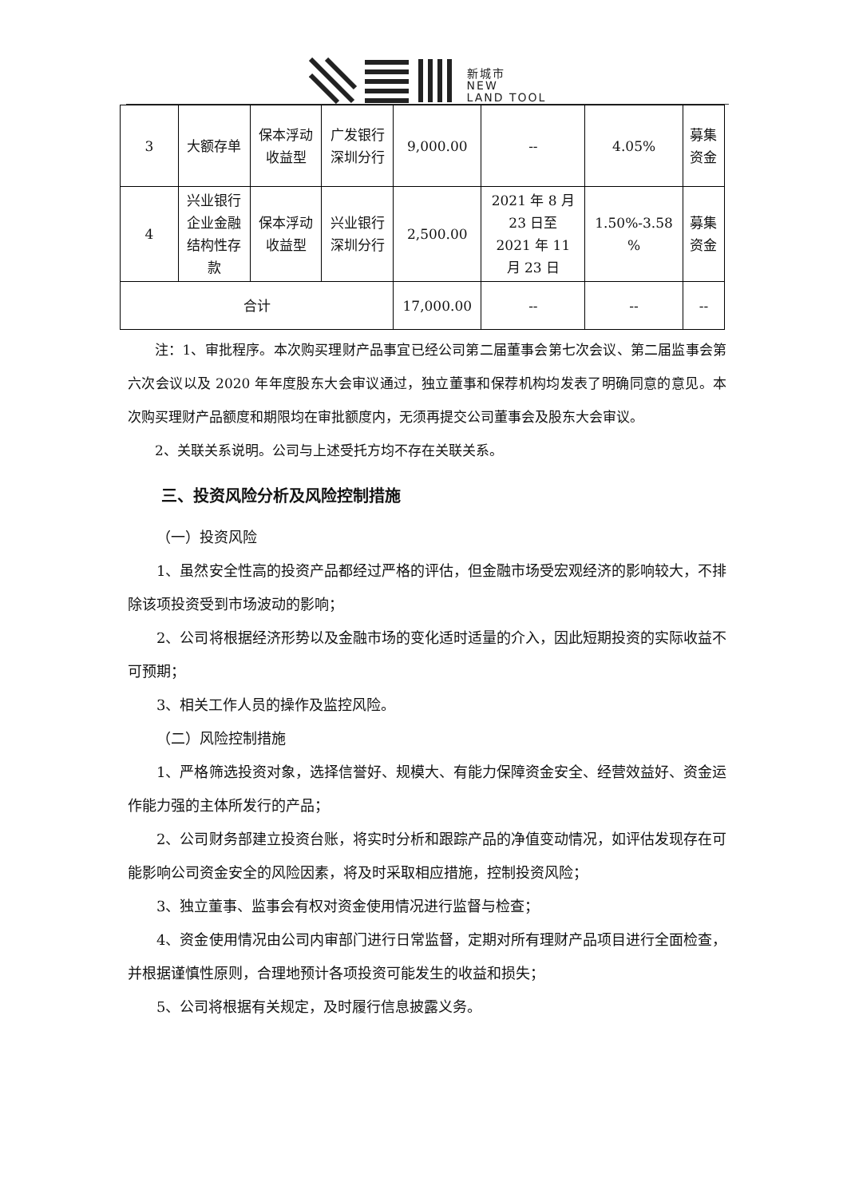新城市
NEW
LAND TOOL
| 3 | 大额存单 | 保本浮动 收益型 | 广发银行 深圳分行 | 9,000.00 | -- | 4.05% | 募集 资金 |
| 4 | 兴业银行 企业金融 结构性存 款 | 保本浮动 收益型 | 兴业银行 深圳分行 | 2,500.00 | 2021 年 8 月 23 日至 2021 年 11 月 23 日 | 1.50%-3.58 % | 募集 资金 |
| 合计 | | | | 17,000.00 | -- | -- | -- |
注：1、审批程序。本次购买理财产品事宜已经公司第二届董事会第七次会议、第二届监事会第六次会议以及 2020 年年度股东大会审议通过，独立董事和保荐机构均发表了明确同意的意见。本次购买理财产品额度和期限均在审批额度内，无须再提交公司董事会及股东大会审议。
2、关联关系说明。公司与上述受托方均不存在关联关系。
三、投资风险分析及风险控制措施
（一）投资风险
1、虽然安全性高的投资产品都经过严格的评估，但金融市场受宏观经济的影响较大，不排除该项投资受到市场波动的影响；
2、公司将根据经济形势以及金融市场的变化适时适量的介入，因此短期投资的实际收益不可预期；
3、相关工作人员的操作及监控风险。
（二）风险控制措施
1、严格筛选投资对象，选择信誉好、规模大、有能力保障资金安全、经营效益好、资金运作能力强的主体所发行的产品；
2、公司财务部建立投资台账，将实时分析和跟踪产品的净值变动情况，如评估发现存在可能影响公司资金安全的风险因素，将及时采取相应措施，控制投资风险；
3、独立董事、监事会有权对资金使用情况进行监督与检查；
4、资金使用情况由公司内审部门进行日常监督，定期对所有理财产品项目进行全面检查，并根据谨慎性原则，合理地预计各项投资可能发生的收益和损失；
5、公司将根据有关规定，及时履行信息披露义务。